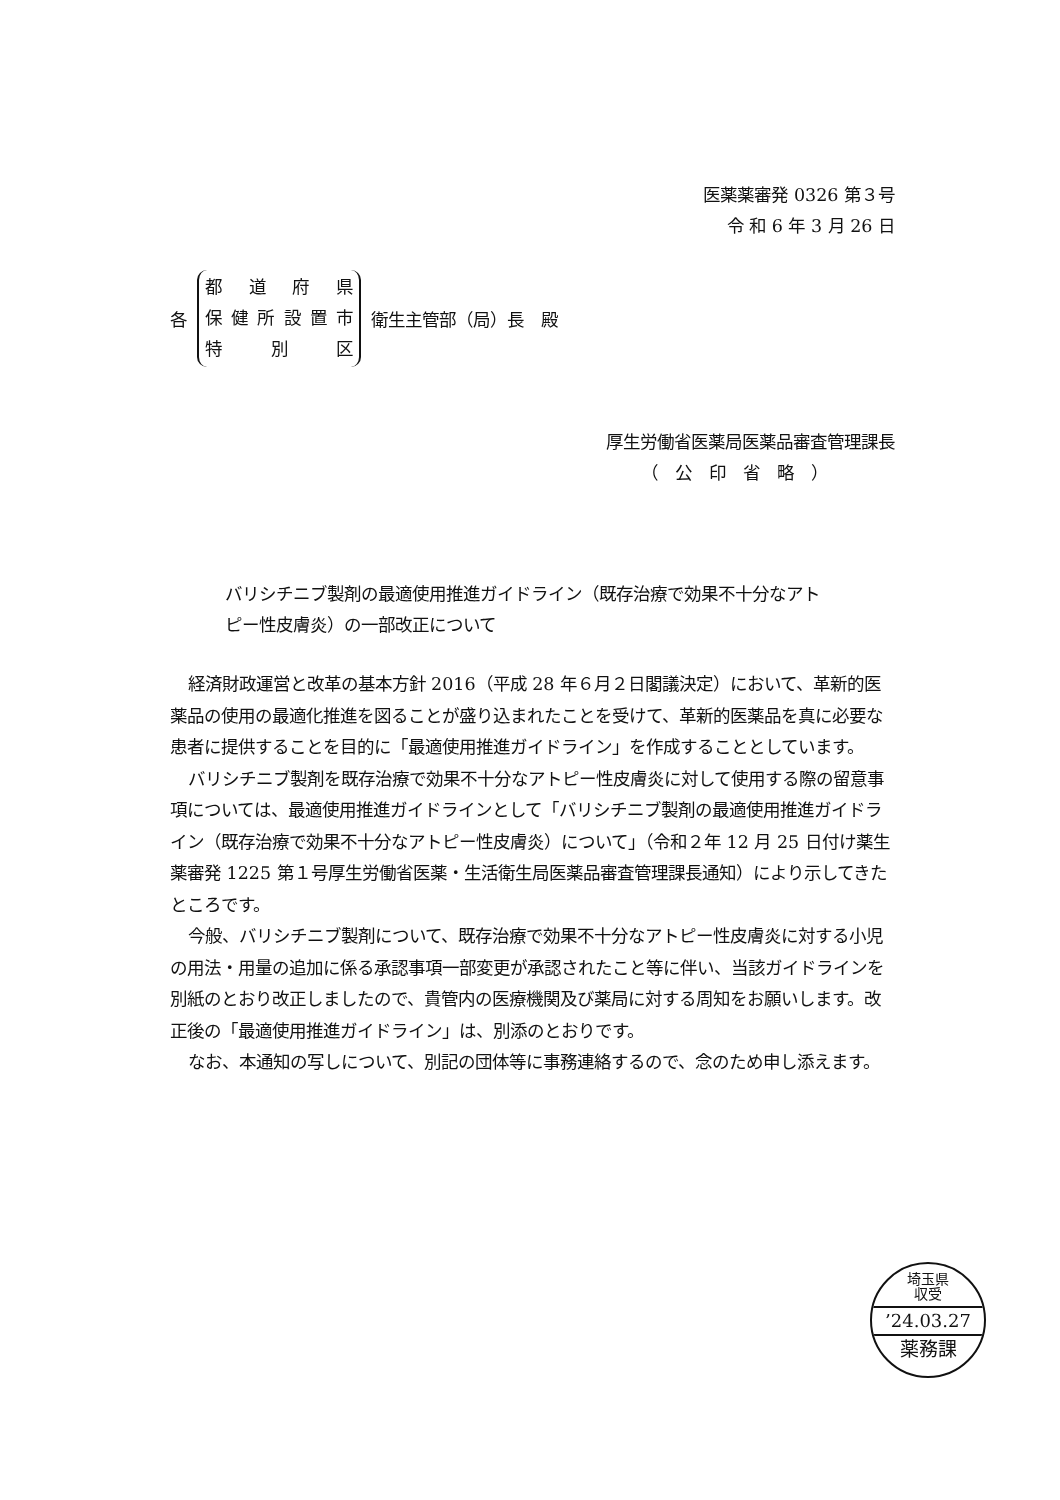医薬薬審発 0326 第３号
令 和 6 年 3 月 26 日
各
都道府県
保健所設置市
特 別 区
衛生主管部（局）長　殿
厚生労働省医薬局医薬品審査管理課長
（　公　印　省　略　）
バリシチニブ製剤の最適使用推進ガイドライン（既存治療で効果不十分なアトピー性皮膚炎）の一部改正について
経済財政運営と改革の基本方針 2016（平成 28 年６月２日閣議決定）において、革新的医薬品の使用の最適化推進を図ることが盛り込まれたことを受けて、革新的医薬品を真に必要な患者に提供することを目的に「最適使用推進ガイドライン」を作成することとしています。
バリシチニブ製剤を既存治療で効果不十分なアトピー性皮膚炎に対して使用する際の留意事項については、最適使用推進ガイドラインとして「バリシチニブ製剤の最適使用推進ガイドライン（既存治療で効果不十分なアトピー性皮膚炎）について」（令和２年 12 月 25 日付け薬生薬審発 1225 第１号厚生労働省医薬・生活衛生局医薬品審査管理課長通知）により示してきたところです。
今般、バリシチニブ製剤について、既存治療で効果不十分なアトピー性皮膚炎に対する小児の用法・用量の追加に係る承認事項一部変更が承認されたこと等に伴い、当該ガイドラインを別紙のとおり改正しましたので、貴管内の医療機関及び薬局に対する周知をお願いします。改正後の「最適使用推進ガイドライン」は、別添のとおりです。
なお、本通知の写しについて、別記の団体等に事務連絡するので、念のため申し添えます。
埼玉県
収受
’24.03.27
薬務課